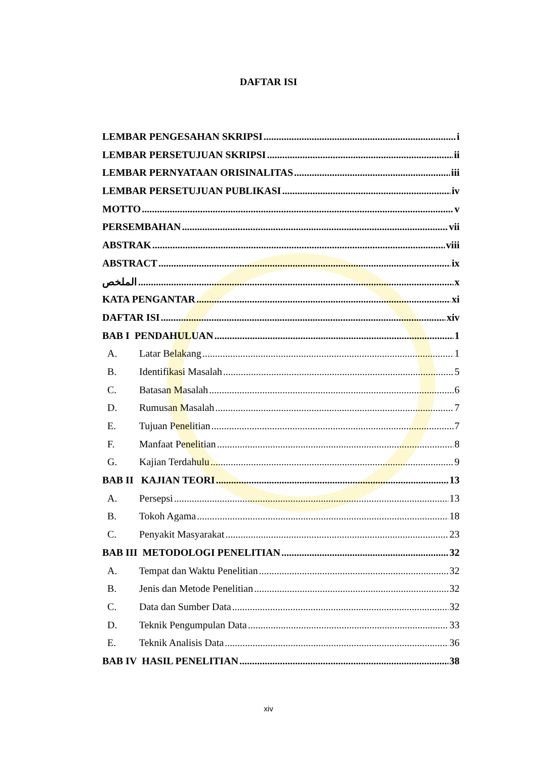DAFTAR ISI
LEMBAR PENGESAHAN SKRIPSI i
LEMBAR PERSETUJUAN SKRIPSI ii
LEMBAR PERNYATAAN ORISINALITAS iii
LEMBAR PERSETUJUAN PUBLIKASI iv
MOTTO v
PERSEMBAHAN vii
ABSTRAK viii
ABSTRACT ix
الملخص x
KATA PENGANTAR xi
DAFTAR ISI xiv
BAB I PENDAHULUAN 1
A. Latar Belakang 1
B. Identifikasi Masalah 5
C. Batasan Masalah 6
D. Rumusan Masalah 7
E. Tujuan Penelitian 7
F. Manfaat Penelitian 8
G. Kajian Terdahulu 9
BAB II KAJIAN TEORI 13
A. Persepsi 13
B. Tokoh Agama 18
C. Penyakit Masyarakat 23
BAB III METODOLOGI PENELITIAN 32
A. Tempat dan Waktu Penelitian 32
B. Jenis dan Metode Penelitian 32
C. Data dan Sumber Data 32
D. Teknik Pengumpulan Data 33
E. Teknik Analisis Data 36
BAB IV HASIL PENELITIAN 38
xiv